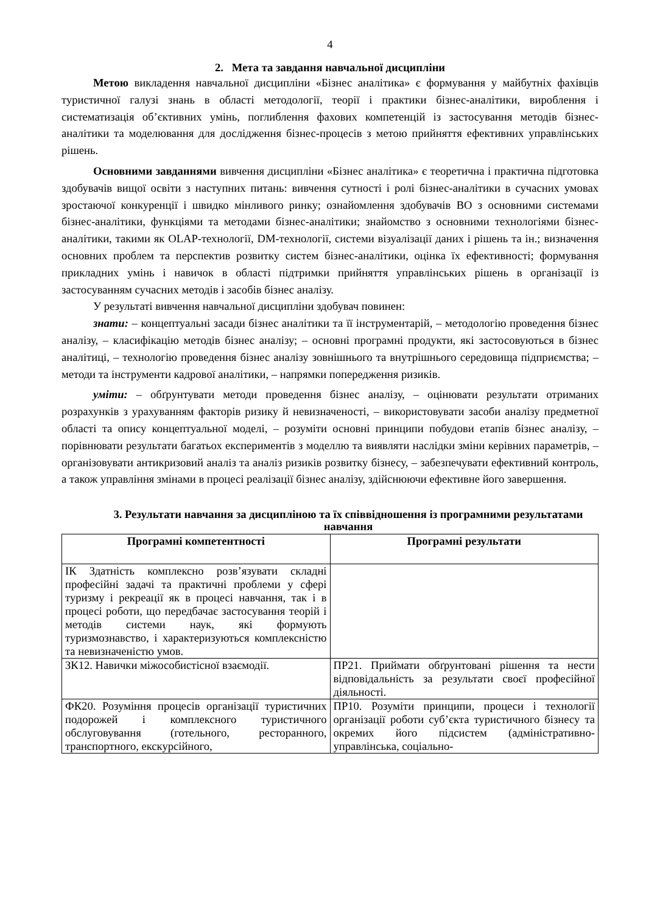4
2. Мета та завдання навчальної дисципліни
Метою викладення навчальної дисципліни «Бізнес аналітика» є формування у майбутніх фахівців туристичної галузі знань в області методології, теорії і практики бізнес-аналітики, вироблення і систематизація об’єктивних умінь, поглиблення фахових компетенцій із застосування методів бізнес-аналітики та моделювання для дослідження бізнес-процесів з метою прийняття ефективних управлінських рішень.
Основними завданнями вивчення дисципліни «Бізнес аналітика» є теоретична і практична підготовка здобувачів вищої освіти з наступних питань: вивчення сутності і ролі бізнес-аналітики в сучасних умовах зростаючої конкуренції і швидко мінливого ринку; ознайомлення здобувачів ВО з основними системами бізнес-аналітики, функціями та методами бізнес-аналітики; знайомство з основними технологіями бізнес-аналітики, такими як OLAP-технології, DM-технології, системи візуалізації даних і рішень та ін.; визначення основних проблем та перспектив розвитку систем бізнес-аналітики, оцінка їх ефективності; формування прикладних умінь і навичок в області підтримки прийняття управлінських рішень в організації із застосуванням сучасних методів і засобів бізнес аналізу.
У результаті вивчення навчальної дисципліни здобувач повинен:
знати: – концептуальні засади бізнес аналітики та її інструментарій, – методологію проведення бізнес аналізу, – класифікацію методів бізнес аналізу; – основні програмні продукти, які застосовуються в бізнес аналітиці, – технологію проведення бізнес аналізу зовнішнього та внутрішнього середовища підприємства; – методи та інструменти кадрової аналітики, – напрямки попередження ризиків.
уміти: – обґрунтувати методи проведення бізнес аналізу, – оцінювати результати отриманих розрахунків з урахуванням факторів ризику й невизначеності, – використовувати засоби аналізу предметної області та опису концептуальної моделі, – розуміти основні принципи побудови етапів бізнес аналізу, – порівнювати результати багатьох експериментів з моделлю та виявляти наслідки зміни керівних параметрів, – організовувати антикризовий аналіз та аналіз ризиків розвитку бізнесу, – забезпечувати ефективний контроль, а також управління змінами в процесі реалізації бізнес аналізу, здійснюючи ефективне його завершення.
3. Результати навчання за дисципліною та їх співвідношення із програмними результатами навчання
| Програмні компетентності | Програмні результати |
| --- | --- |
| ІК Здатність комплексно розв’язувати складні професійні задачі та практичні проблеми у сфері туризму і рекреації як в процесі навчання, так і в процесі роботи, що передбачає застосування теорій і методів системи наук, які формують туризмознавство, і характеризуються комплексністю та невизначеністю умов. | |
| ЗК12. Навички міжособистісної взаємодії. | ПР21. Приймати обґрунтовані рішення та нести відповідальність за результати своєї професійної діяльності. |
| ФК20. Розуміння процесів організації туристичних подорожей і комплексного туристичного обслуговування (готельного, ресторанного, транспортного, екскурсійного, | ПР10. Розуміти принципи, процеси і технології організації роботи суб’єкта туристичного бізнесу та окремих його підсистем (адміністративно-управлінська, соціально- |